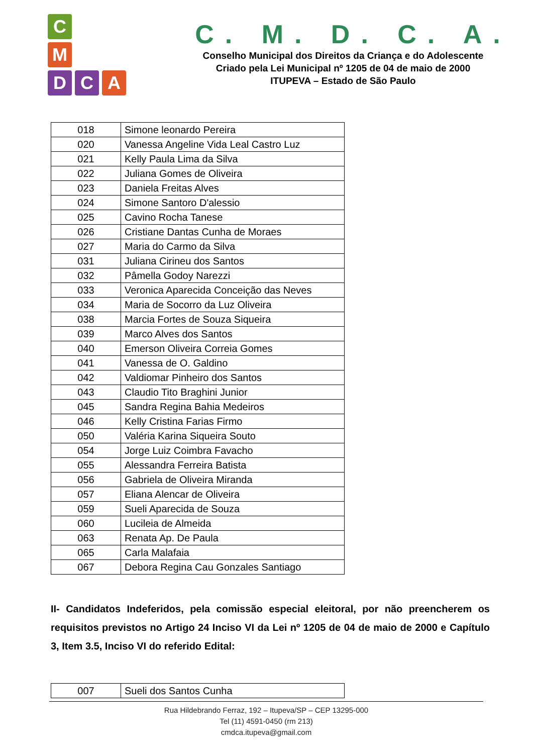C
M
D
C
A
C. M. D. C. A.
Conselho Municipal dos Direitos da Criança e do Adolescente
Criado pela Lei Municipal nº 1205 de 04 de maio de 2000
ITUPEVA – Estado de São Paulo
| 018 | Simone leonardo Pereira |
| 020 | Vanessa Angeline Vida Leal Castro Luz |
| 021 | Kelly Paula Lima da Silva |
| 022 | Juliana Gomes de Oliveira |
| 023 | Daniela Freitas Alves |
| 024 | Simone Santoro D'alessio |
| 025 | Cavino Rocha Tanese |
| 026 | Cristiane Dantas Cunha de Moraes |
| 027 | Maria do Carmo da Silva |
| 031 | Juliana Cirineu dos Santos |
| 032 | Pâmella Godoy Narezzi |
| 033 | Veronica Aparecida Conceição das Neves |
| 034 | Maria de Socorro da Luz Oliveira |
| 038 | Marcia Fortes de Souza Siqueira |
| 039 | Marco Alves dos Santos |
| 040 | Emerson Oliveira Correia Gomes |
| 041 | Vanessa de O. Galdino |
| 042 | Valdiomar Pinheiro dos Santos |
| 043 | Claudio Tito Braghini Junior |
| 045 | Sandra Regina Bahia Medeiros |
| 046 | Kelly Cristina Farias Firmo |
| 050 | Valéria Karina Siqueira Souto |
| 054 | Jorge Luiz Coimbra Favacho |
| 055 | Alessandra Ferreira Batista |
| 056 | Gabriela de Oliveira Miranda |
| 057 | Eliana Alencar de Oliveira |
| 059 | Sueli Aparecida de Souza |
| 060 | Lucileia de Almeida |
| 063 | Renata Ap. De Paula |
| 065 | Carla Malafaia |
| 067 | Debora Regina Cau Gonzales Santiago |
II- Candidatos Indeferidos, pela comissão especial eleitoral, por não preencherem os requisitos previstos no Artigo 24 Inciso VI da Lei nº 1205 de 04 de maio de 2000 e Capítulo 3, Item 3.5, Inciso VI do referido Edital:
| 007 | Sueli dos Santos Cunha |
Rua Hildebrando Ferraz, 192 – Itupeva/SP – CEP 13295-000
Tel (11) 4591-0450 (rm 213)
cmdca.itupeva@gmail.com